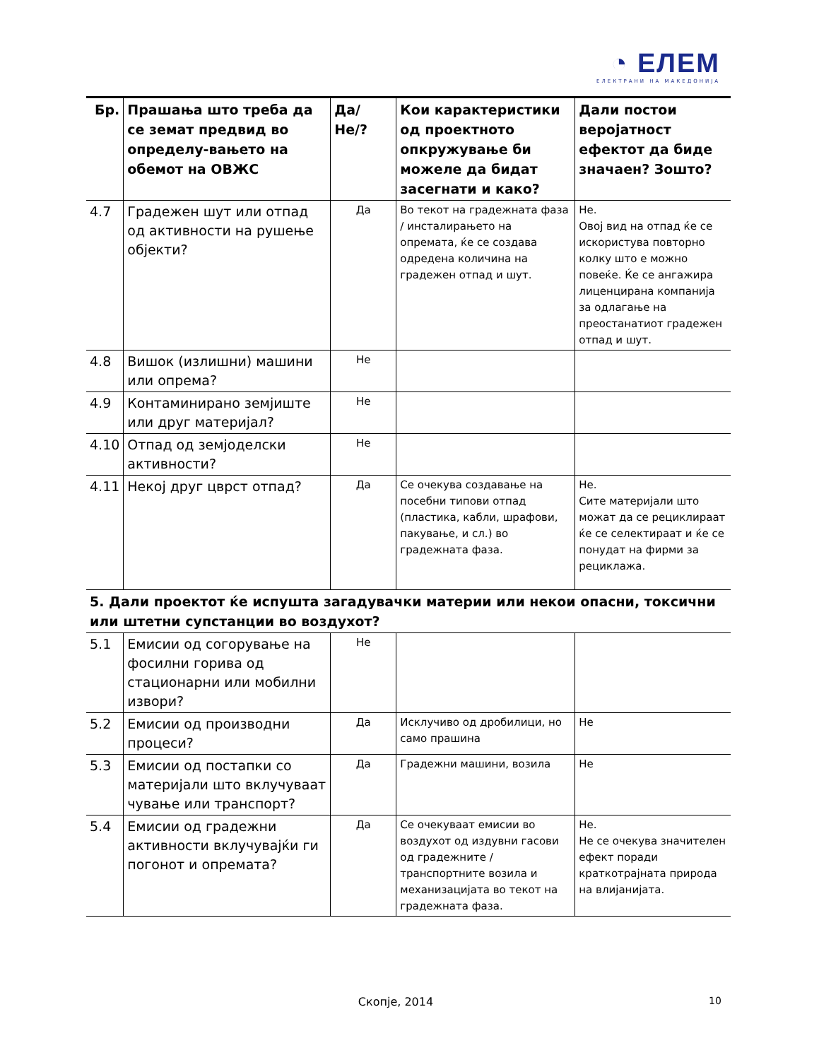◔ ЕЛЕМ
ЕЛЕКТРАНИ НА МАКЕДОНИЈА
| Бр. | Прашања што треба да се земат предвид во определу-вањето на обемот на ОВЖС | Да/Не/? | Кои карактеристики од проектното опкружување би можеле да бидат засегнати и како? | Дали постои веројатност ефектот да биде значаен? Зошто? |
| --- | --- | --- | --- | --- |
| 4.7 | Градежен шут или отпад од активности на рушење објекти? | Да | Во текот на градежната фаза / инсталирањето на опремата, ќе се создава одредена количина на градежен отпад и шут. | Не. Овој вид на отпад ќе се искористува повторно колку што е можно повеќе. Ќе се ангажира лиценцирана компанија за одлагање на преостанатиот градежен отпад и шут. |
| 4.8 | Вишок (излишни) машини или опрема? | Не | | |
| 4.9 | Контаминирано земјиште или друг материјал? | Не | | |
| 4.10 | Отпад од земјоделски активности? | Не | | |
| 4.11 | Некој друг цврст отпад? | Да | Се очекува создавање на посебни типови отпад (пластика, кабли, шрафови, пакување, и сл.) во градежната фаза. | Не. Сите материјали што можат да се рециклираат ќе се селектираат и ќе се понудат на фирми за рециклажа. |
| 5. Дали проектот ќе испушта загадувачки материи или некои опасни, токсични или штетни супстанции во воздухот? | | | | |
| 5.1 | Емисии од согорување на фосилни горива од стационарни или мобилни извори? | Не | | |
| 5.2 | Емисии од производни процеси? | Да | Исклучиво од дробилици, но само прашина | Не |
| 5.3 | Емисии од постапки со материјали што вклучуваат чување или транспорт? | Да | Градежни машини, возила | Не |
| 5.4 | Емисии од градежни активности вклучувајќи ги погонот и опремата? | Да | Се очекуваат емисии во воздухот од издувни гасови од градежните / транспортните возила и механизацијата во текот на градежната фаза. | Не. Не се очекува значителен ефект поради краткотрајната природа на влијанијата. |
Скопје, 2014 10